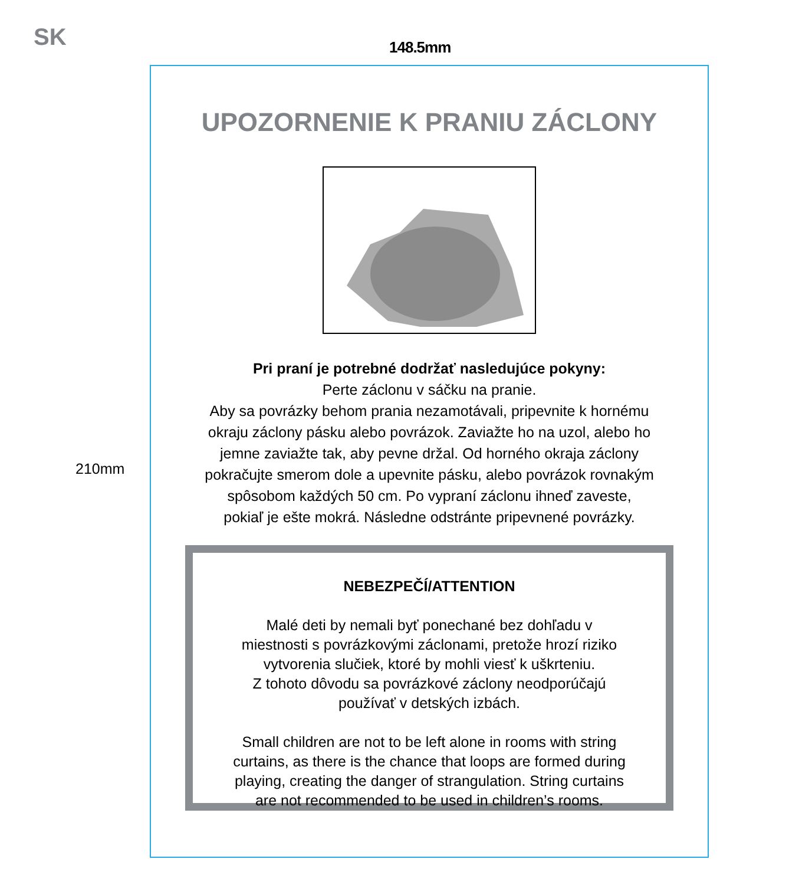SK 148.5mm
210mm
UPOZORNENIE K PRANIU ZÁCLONY
Pri praní je potrebné dodržať nasledujúce pokyny:
Perte záclonu v sáčku na pranie.
Aby sa povrázky behom prania nezamotávali, pripevnite k hornému
okraju záclony pásku alebo povrázok. Zaviažte ho na uzol, alebo ho
jemne zaviažte tak, aby pevne držal. Od horného okraja záclony
pokračujte smerom dole a upevnite pásku, alebo povrázok rovnakým
spôsobom každých 50 cm. Po vypraní záclonu ihneď zaveste,
pokiaľ je ešte mokrá. Následne odstránte pripevnené povrázky.
NEBEZPEČÍ/ATTENTION
Malé deti by nemali byť ponechané bez dohľadu v
miestnosti s povrázkovými záclonami, pretože hrozí riziko
vytvorenia slučiek, ktoré by mohli viesť k uškrteniu.
Z tohoto dôvodu sa povrázkové záclony neodporúčajú
používať v detských izbách.
Small children are not to be left alone in rooms with string
curtains, as there is the chance that loops are formed during
playing, creating the danger of strangulation. String curtains
are not recommended to be used in children’s rooms.